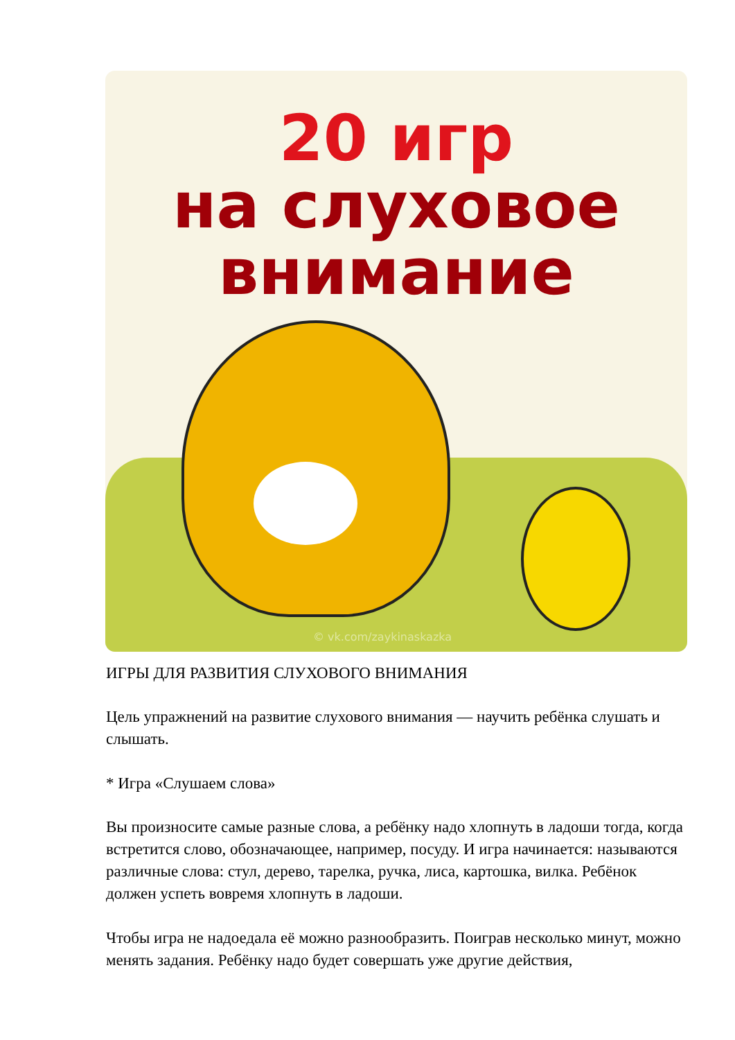20 игр
на слуховое
внимание
© vk.com/zaykinaskazka
ИГРЫ ДЛЯ РАЗВИТИЯ СЛУХОВОГО ВНИМАНИЯ
Цель упражнений на развитие слухового внимания — научить ребёнка слушать и слышать.
* Игра «Слушаем слова»
Вы произносите самые разные слова, а ребёнку надо хлопнуть в ладоши тогда, когда встретится слово, обозначающее, например, посуду. И игра начинается: называются различные слова: стул, дерево, тарелка, ручка, лиса, картошка, вилка. Ребёнок должен успеть вовремя хлопнуть в ладоши.
Чтобы игра не надоедала её можно разнообразить. Поиграв несколько минут, можно менять задания. Ребёнку надо будет совершать уже другие действия,